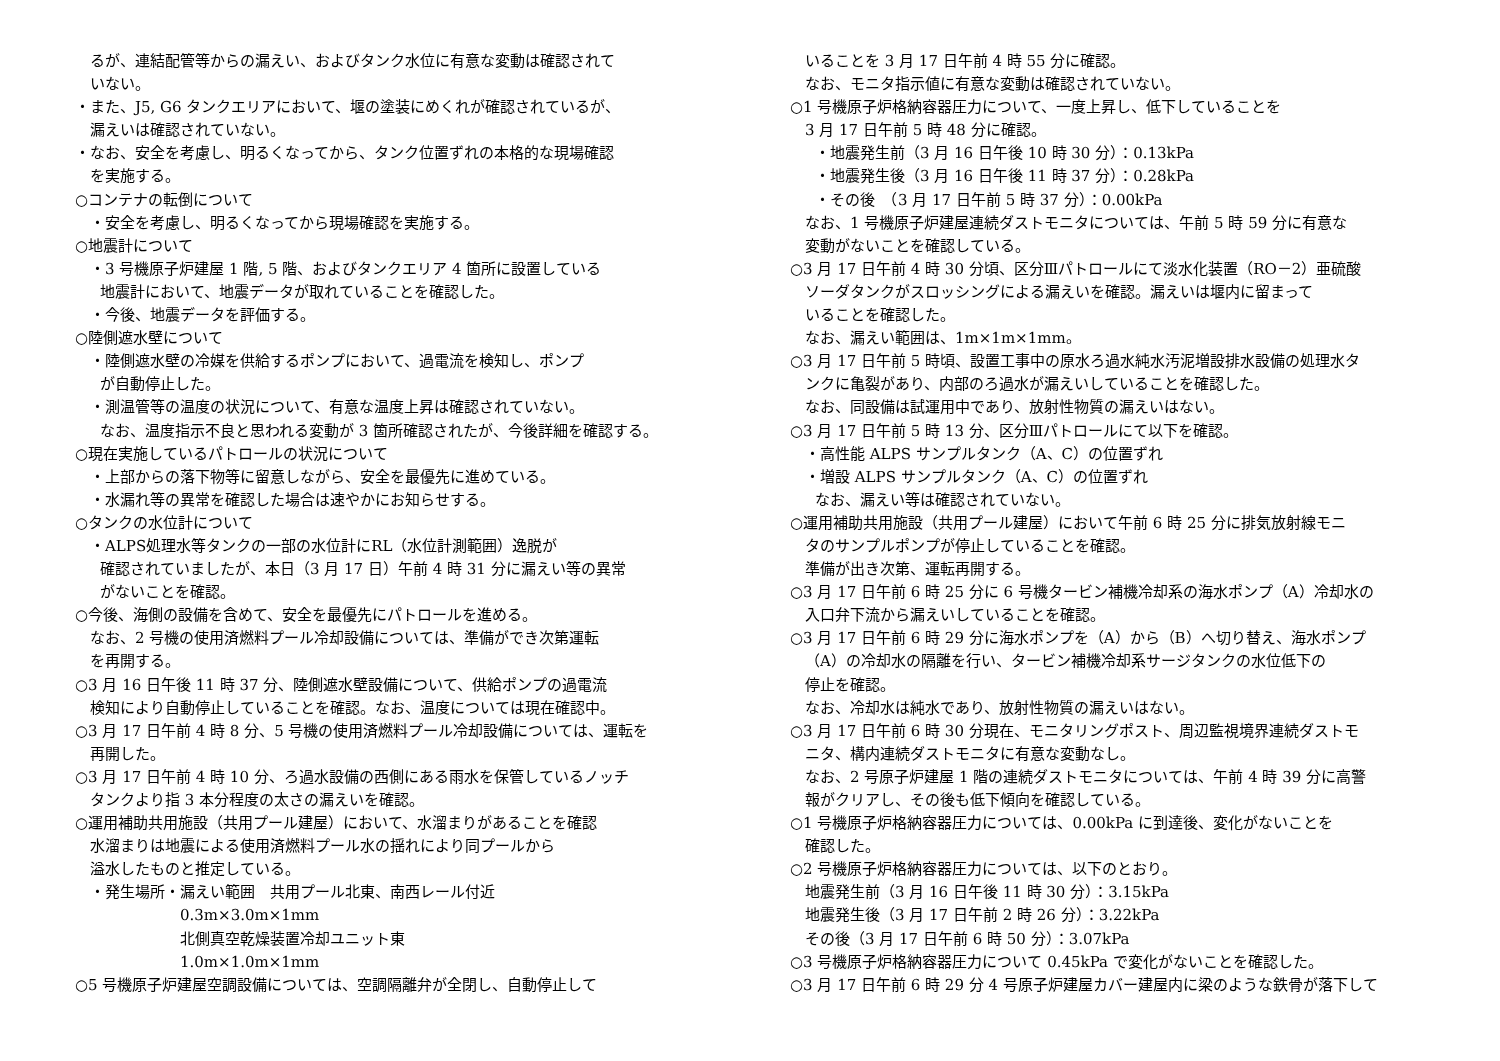るが、連結配管等からの漏えい、およびタンク水位に有意な変動は確認されて
いない。
・また、J5, G6 タンクエリアにおいて、堰の塗装にめくれが確認されているが、
漏えいは確認されていない。
・なお、安全を考慮し、明るくなってから、タンク位置ずれの本格的な現場確認
を実施する。
○コンテナの転倒について
・安全を考慮し、明るくなってから現場確認を実施する。
○地震計について
・3 号機原子炉建屋 1 階, 5 階、およびタンクエリア 4 箇所に設置している
地震計において、地震データが取れていることを確認した。
・今後、地震データを評価する。
○陸側遮水壁について
・陸側遮水壁の冷媒を供給するポンプにおいて、過電流を検知し、ポンプ
が自動停止した。
・測温管等の温度の状況について、有意な温度上昇は確認されていない。
なお、温度指示不良と思われる変動が 3 箇所確認されたが、今後詳細を確認する。
○現在実施しているパトロールの状況について
・上部からの落下物等に留意しながら、安全を最優先に進めている。
・水漏れ等の異常を確認した場合は速やかにお知らせする。
○タンクの水位計について
・ALPS処理水等タンクの一部の水位計にRL（水位計測範囲）逸脱が
確認されていましたが、本日（3 月 17 日）午前 4 時 31 分に漏えい等の異常
がないことを確認。
○今後、海側の設備を含めて、安全を最優先にパトロールを進める。
なお、2 号機の使用済燃料プール冷却設備については、準備ができ次第運転
を再開する。
○3 月 16 日午後 11 時 37 分、陸側遮水壁設備について、供給ポンプの過電流
検知により自動停止していることを確認。なお、温度については現在確認中。
○3 月 17 日午前 4 時 8 分、5 号機の使用済燃料プール冷却設備については、運転を
再開した。
○3 月 17 日午前 4 時 10 分、ろ過水設備の西側にある雨水を保管しているノッチ
タンクより指 3 本分程度の太さの漏えいを確認。
○運用補助共用施設（共用プール建屋）において、水溜まりがあることを確認
水溜まりは地震による使用済燃料プール水の揺れにより同プールから
溢水したものと推定している。
・発生場所・漏えい範囲　共用プール北東、南西レール付近
0.3m×3.0m×1mm
北側真空乾燥装置冷却ユニット東
1.0m×1.0m×1mm
○5 号機原子炉建屋空調設備については、空調隔離弁が全閉し、自動停止して
いることを 3 月 17 日午前 4 時 55 分に確認。
なお、モニタ指示値に有意な変動は確認されていない。
○1 号機原子炉格納容器圧力について、一度上昇し、低下していることを
3 月 17 日午前 5 時 48 分に確認。
・地震発生前（3 月 16 日午後 10 時 30 分）：0.13kPa
・地震発生後（3 月 16 日午後 11 時 37 分）：0.28kPa
・その後　（3 月 17 日午前 5 時 37 分）：0.00kPa
なお、1 号機原子炉建屋連続ダストモニタについては、午前 5 時 59 分に有意な
変動がないことを確認している。
○3 月 17 日午前 4 時 30 分頃、区分Ⅲパトロールにて淡水化装置（RO－2）亜硫酸
ソーダタンクがスロッシングによる漏えいを確認。漏えいは堰内に留まって
いることを確認した。
なお、漏えい範囲は、1m×1m×1mm。
○3 月 17 日午前 5 時頃、設置工事中の原水ろ過水純水汚泥増設排水設備の処理水タ
ンクに亀裂があり、内部のろ過水が漏えいしていることを確認した。
なお、同設備は試運用中であり、放射性物質の漏えいはない。
○3 月 17 日午前 5 時 13 分、区分Ⅲパトロールにて以下を確認。
・高性能 ALPS サンプルタンク（A、C）の位置ずれ
・増設 ALPS サンプルタンク（A、C）の位置ずれ
なお、漏えい等は確認されていない。
○運用補助共用施設（共用プール建屋）において午前 6 時 25 分に排気放射線モニ
タのサンプルポンプが停止していることを確認。
準備が出き次第、運転再開する。
○3 月 17 日午前 6 時 25 分に 6 号機タービン補機冷却系の海水ポンプ（A）冷却水の
入口弁下流から漏えいしていることを確認。
○3 月 17 日午前 6 時 29 分に海水ポンプを（A）から（B）へ切り替え、海水ポンプ
（A）の冷却水の隔離を行い、タービン補機冷却系サージタンクの水位低下の
停止を確認。
なお、冷却水は純水であり、放射性物質の漏えいはない。
○3 月 17 日午前 6 時 30 分現在、モニタリングポスト、周辺監視境界連続ダストモ
ニタ、構内連続ダストモニタに有意な変動なし。
なお、2 号原子炉建屋 1 階の連続ダストモニタについては、午前 4 時 39 分に高警
報がクリアし、その後も低下傾向を確認している。
○1 号機原子炉格納容器圧力については、0.00kPa に到達後、変化がないことを
確認した。
○2 号機原子炉格納容器圧力については、以下のとおり。
地震発生前（3 月 16 日午後 11 時 30 分）：3.15kPa
地震発生後（3 月 17 日午前 2 時 26 分）：3.22kPa
その後（3 月 17 日午前 6 時 50 分）：3.07kPa
○3 号機原子炉格納容器圧力について 0.45kPa で変化がないことを確認した。
○3 月 17 日午前 6 時 29 分 4 号原子炉建屋カバー建屋内に梁のような鉄骨が落下して